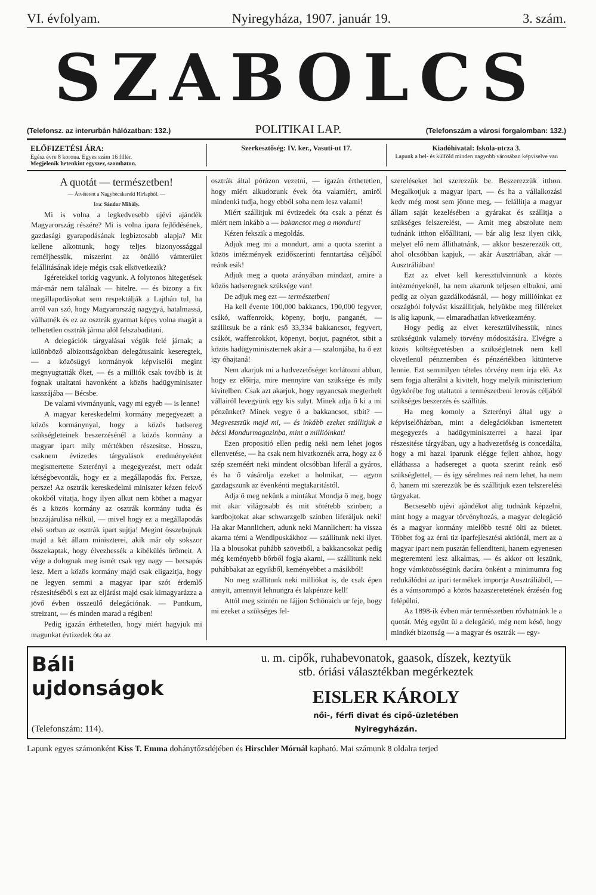VI. évfolyam. Nyiregyháza, 1907. január 19. 3. szám.
SZABOLCS
(Telefonsz. az interurbán hálózatban: 132.) POLITIKAI LAP. (Telefonszám a városi forgalomban: 132.)
ELŐFIZETÉSI ÁRA:
Egész évre 8 korona. Egyes szám 16 fillér.
Megjelenik hetenkint egyszer, szombaton.
Szerkesztőség: IV. ker., Vasuti-ut 17.
Kiadóhivatal: Iskola-utcza 3.
Lapunk a bel- és külföld minden nagyobb városában képviselve van
A quotát — természetben!
— Átvétetett a Nagybecskereki Hirlapból. —
Irta: Sándor Mihály.
Mi is volna a legkedvesebb ujévi ajándék Magyarország részére? Mi is volna ipara fejlődésének, gazdasági gyarapodásának legbiztosabb alapja? Mit kellene alkotnunk, hogy teljes bizonyossággal reméljhessük, miszerint az önálló vámterület felállitásának ideje mégis csak elkövetkezik?
Igéretekkel torkig vagyunk. A folytonos hitegetések már-már nem találnak — hitelre. — és bizony a fix megállapodásokat sem respektálják a Lajthán tul, ha arról van szó, hogy Magyarország nagygyá, hatalmassá, válhatnék és ez az osztrák gyarmat képes volna magát a telhetetlen osztrák járma alól felszabaditani.
A delegációk tárgyalásai végük felé járnak; a különböző albizottságokban delegátusaink keseregtek, — a közösügyi kormányok képviselői megint megnyugtatták őket, — és a milliók csak tovább is át fognak utaltatni havonként a közös hadügyminiszter kasszájába — Bécsbe.
De valami vivmányunk, vagy mi egyéb — is lenne!
A magyar kereskedelmi kormány megegyezett a közös kormánynyal, hogy a közös hadsereg szükségleteinek beszerzésénél a közös kormány a magyar ipart mily mértékben részesitse. Hosszu, csaknem évtizedes tárgyalások eredményeként megismertette Szterényi a megegyezést, mert odaát kétségbevonták, hogy ez a megállapodás fix. Persze, persze! Az osztrák kereskedelmi miniszter kézen fekvő okokból vitatja, hogy ilyen alkut nem köthet a magyar és a közös kormány az osztrák kormány tudta és hozzájárulása nélkül, — mivel hogy ez a megállapodás első sorban az osztrák ipart sujtja! Megint összebujnak majd a két állam miniszterei, akik már oly sokszor összekaptak, hogy élvezhessék a kibékülés örömeit. A vége a dolognak meg ismét csak egy nagy — becsapás lesz. Mert a közös kormány majd csak eligazitja, hogy ne legyen semmi a magyar ipar szót érdemlő részesitéséből s ezt az eljárást majd csak kimagyarázza a jövő évben összeülő delegációnak. — Puntkum, streizant, — és minden marad a régiben!
Pedig igazán érthetetlen, hogy miért hagyjuk mi magunkat évtizedek óta az
osztrák által pórázon vezetni, — igazán érthetetlen, hogy miért alkudozunk évek óta valamiért, amiről mindenki tudja, hogy ebből soha nem lesz valami!
Miért szállitjuk mi évtizedek óta csak a pénzt és miért nem inkább a — bakancsot meg a mondurt!
Kézen fekszik a megoldás.
Adjuk meg mi a mondurt, ami a quota szerint a közös intézmények ezidőszerinti fenntartása céljából reánk esik!
Adjuk meg a quota arányában mindazt, amire a közös hadseregnek szüksége van!
De adjuk meg ezt — természetben!
Ha kell évente 100,000 bakkancs, 190,000 fegyver, csákó, waffenrokk, köpeny, borju, panganét, — szállitsuk be a ránk eső 33,334 bakkancsot, fegyvert, csákót, waffenrokkot, köpenyt, borjut, pagnétot, stbit a közös hadügyminiszternek akár a — szalonjába, ha ő ezt igy óhajtaná!
Nem akarjuk mi a hadvezetőséget korlátozni abban, hogy ez előirja, mire mennyire van szüksége és mily kivitelben. Csak azt akarjuk, hogy ugyancsak megterhelt vállairól levegyünk egy kis sulyt. Minek adja ő ki a mi pénzünket? Minek vegye ő a bakkancsot, stbit? — Megveszszük majd mi, — és inkább ezeket szállitjuk a bécsi Mondurmagazinba, mint a millióinkat!
Ezen propositió ellen pedig neki nem lehet jogos ellenvetése, — ha csak nem hivatkoznék arra, hogy az ő szép szeméért neki mindent olcsóbban liferál a gyáros, és ha ő vásárolja ezeket a holmikat, — agyon gazdagszunk az évenkénti megtakaritástól.
Adja ő meg nekünk a mintákat Mondja ő meg, hogy mit akar világosabb és mit sötétebb szinben; a kardbojtokat akar schwarzgelb szinben liferáljuk neki! Ha akar Mannlichert, adunk neki Mannlichert: ha vissza akarna térni a Wendlpuskákhoz — szállitunk neki ilyet. Ha a blousokat puhább szövetből, a bakkancsokat pedig még keményebb bőrből fogja akarni, — szállitunk neki puhábbakat az egyikből, keményebbet a másikból!
No meg szállitunk neki milliókat is, de csak épen annyit, amennyit lehnungra és lakpénzre kell!
Attól meg szintén ne fájjon Schönaich ur feje, hogy mi ezeket a szükséges fel-
szereléseket hol szerezzük be. Beszerezzük itthon. Megalkotjuk a magyar ipart, — és ha a vállalkozási kedv még most sem jönne meg, — felállitja a magyar állam saját kezelésében a gyárakat és szállitja a szükséges felszerelést, — Amit meg abszolute nem tudnánk itthon előállitani, — bár alig lesz ilyen cikk, melyet elő nem állithatnánk, — akkor beszerezzük ott, ahol olcsóbban kapjuk, — akár Ausztriában, akár — Ausztráliában!
Ezt az elvet kell keresztülvinnünk a közös intézményeknél, ha nem akarunk teljesen elbukni, ami pedig az olyan gazdálkodásnál, — hogy millióinkat ez országból folyvást kiszállitjuk, helyükbe meg filléreket is alig kapunk, — elmaradhatlan következmény.
Hogy pedig az elvet keresztülvihessük, nincs szükségünk valamely törvény módositására. Elvégre a közös költségvetésben a szükségletnek nem kell okvetlenül pénznemben és pénzértékben kitüntetve lennie. Ezt semmilyen tételes törvény nem irja elő. Az sem fogja alterálni a kivitelt, hogy melyik miniszterium ügykörébe fog utaltatni a természetbeni lerovás céljából szükséges beszerzés és szállitás.
Ha meg komoly a Szterényi által ugy a képviselőházban, mint a delegációkban ismertetett megegyezés a hadügyminiszterrel a hazai ipar részesitése tárgyában, ugy a hadvezetőség is concedálta, hogy a mi hazai iparunk elégge fejlett ahhoz, hogy elláthassa a hadsereget a quota szerint reánk eső szükséglettel, — és igy sérelmes reá nem lehet, ha nem ő, hanem mi szerezzük be és szállitjuk ezen telszerelési tárgyakat.
Becsesebb ujévi ajándékot alig tudnánk képzelni, mint hogy a magyar törvényhozás, a magyar delegáció és a magyar kormány mielőbb testté ölti az ötletet. Többet fog az érni tiz iparfejlesztési aktiónál, mert az a magyar ipart nem pusztán fellenditeni, hanem egyenesen megteremteni lesz alkalmas, — és akkor ott leszünk, hogy vámközösségünk dacára önként a minimumra fog redukálódni az ipari termékek importja Ausztráliából, — és a vámsorompó a közös hazaszeretetének érzésén fog felépülni.
Az 1898-ik évben már természetben róvhatnánk le a quotát. Még együtt ül a delegáció, még nem késő, hogy mindkét bizottság — a magyar és osztrák — egy-
Báli ujdonságok
(Telefonszám: 114).
u. m. cipők, ruhabevonatok, gaasok, díszek, keztyük
stb. óriási választékban megérkeztek
EISLER KÁROLY
női-, férfi divat és cipő-üzletében
Nyiregyházán.
Lapunk egyes számonként Kiss T. Emma dohánytőzsdéjében és Hirschler Mórnál kapható. Mai számunk 8 oldalra terjed